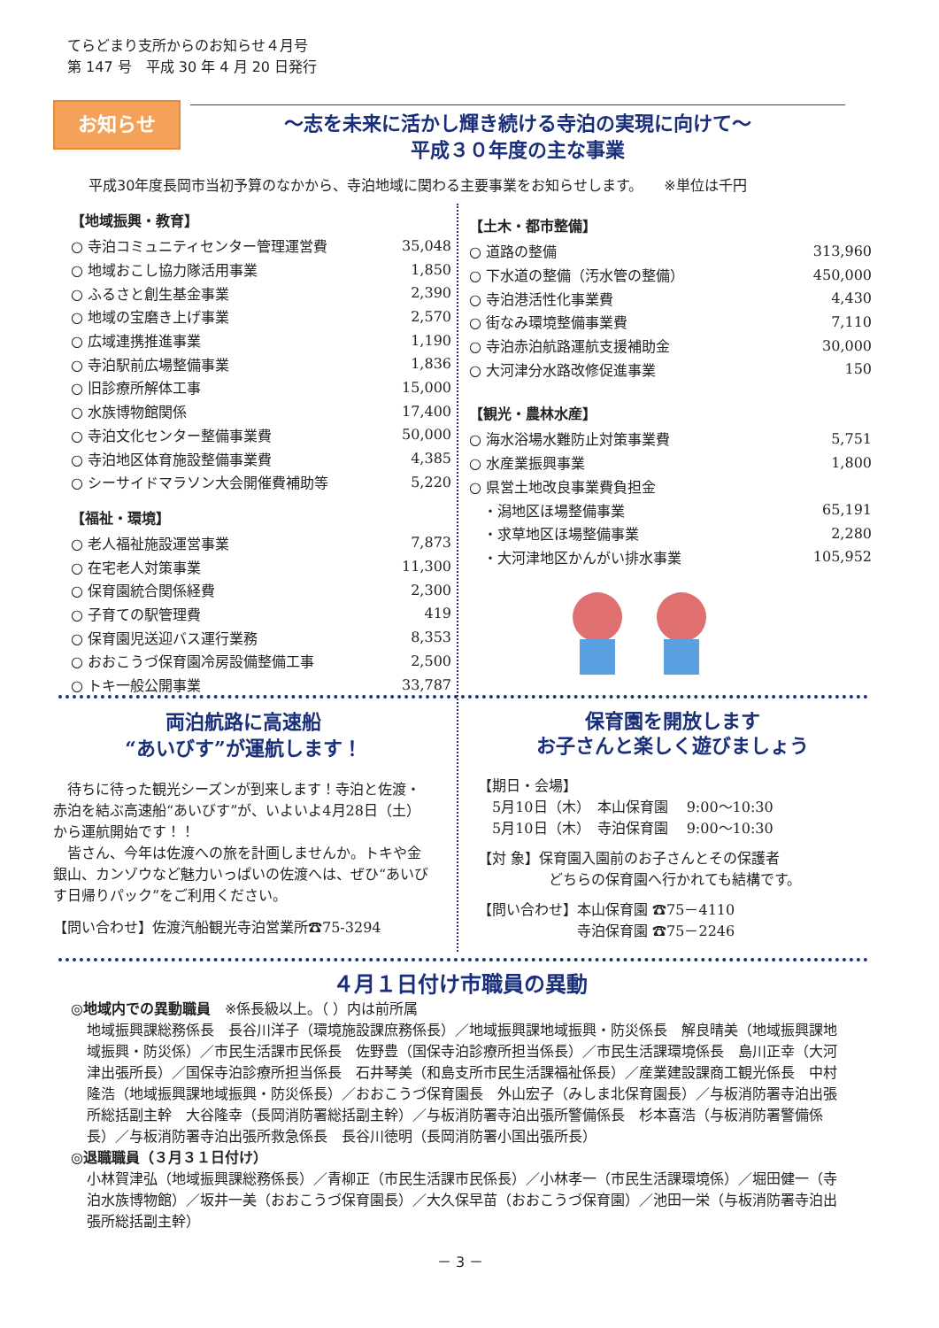てらどまり支所からのお知らせ４月号
第 147 号　平成 30 年 4 月 20 日発行
お知らせ
～志を未来に活かし輝き続ける寺泊の実現に向けて～
平成３０年度の主な事業
平成30年度長岡市当初予算のなかから、寺泊地域に関わる主要事業をお知らせします。　　※単位は千円
【地域振興・教育】
| ○ 寺泊コミュニティセンター管理運営費 | 35,048 |
| ○ 地域おこし協力隊活用事業 | 1,850 |
| ○ ふるさと創生基金事業 | 2,390 |
| ○ 地域の宝磨き上げ事業 | 2,570 |
| ○ 広域連携推進事業 | 1,190 |
| ○ 寺泊駅前広場整備事業 | 1,836 |
| ○ 旧診療所解体工事 | 15,000 |
| ○ 水族博物館関係 | 17,400 |
| ○ 寺泊文化センター整備事業費 | 50,000 |
| ○ 寺泊地区体育施設整備事業費 | 4,385 |
| ○ シーサイドマラソン大会開催費補助等 | 5,220 |
【福祉・環境】
| ○ 老人福祉施設運営事業 | 7,873 |
| ○ 在宅老人対策事業 | 11,300 |
| ○ 保育園統合関係経費 | 2,300 |
| ○ 子育ての駅管理費 | 419 |
| ○ 保育園児送迎バス運行業務 | 8,353 |
| ○ おおこうづ保育園冷房設備整備工事 | 2,500 |
| ○ トキ一般公開事業 | 33,787 |
【土木・都市整備】
| ○ 道路の整備 | 313,960 |
| ○ 下水道の整備（汚水管の整備） | 450,000 |
| ○ 寺泊港活性化事業費 | 4,430 |
| ○ 街なみ環境整備事業費 | 7,110 |
| ○ 寺泊赤泊航路運航支援補助金 | 30,000 |
| ○ 大河津分水路改修促進事業 | 150 |
【観光・農林水産】
| ○ 海水浴場水難防止対策事業費 | 5,751 |
| ○ 水産業振興事業 | 1,800 |
| ○ 県営土地改良事業費負担金 | |
| ・潟地区ほ場整備事業 | 65,191 |
| ・求草地区ほ場整備事業 | 2,280 |
| ・大河津地区かんがい排水事業 | 105,952 |
両泊航路に高速船
“あいびす”が運航します！
　待ちに待った観光シーズンが到来します！寺泊と佐渡・赤泊を結ぶ高速船“あいびす”が、いよいよ4月28日（土）から運航開始です！！
　皆さん、今年は佐渡への旅を計画しませんか。トキや金銀山、カンゾウなど魅力いっぱいの佐渡へは、ぜひ“あいびす日帰りパック”をご利用ください。
【問い合わせ】佐渡汽船観光寺泊営業所☎75-3294
保育園を開放します
お子さんと楽しく遊びましょう
【期日・会場】
　5月10日（木）　本山保育園　 9:00～10:30
　5月10日（木）　寺泊保育園　 9:00～10:30
【対 象】保育園入園前のお子さんとその保護者
　　　　　どちらの保育園へ行かれても結構です。
【問い合わせ】本山保育園 ☎75－4110
　　　　　　　寺泊保育園 ☎75－2246
４月１日付け市職員の異動
◎地域内での異動職員　※係長級以上。（ ）内は前所属
地域振興課総務係長　長谷川洋子（環境施設課庶務係長）／地域振興課地域振興・防災係長　解良晴美（地域振興課地域振興・防災係）／市民生活課市民係長　佐野豊（国保寺泊診療所担当係長）／市民生活課環境係長　島川正幸（大河津出張所長）／国保寺泊診療所担当係長　石井琴美（和島支所市民生活課福祉係長）／産業建設課商工観光係長　中村隆浩（地域振興課地域振興・防災係長）／おおこうづ保育園長　外山宏子（みしま北保育園長）／与板消防署寺泊出張所総括副主幹　大谷隆幸（長岡消防署総括副主幹）／与板消防署寺泊出張所警備係長　杉本喜浩（与板消防署警備係長）／与板消防署寺泊出張所救急係長　長谷川徳明（長岡消防署小国出張所長）
◎退職職員（３月３１日付け）
小林賀津弘（地域振興課総務係長）／青柳正（市民生活課市民係長）／小林孝一（市民生活課環境係）／堀田健一（寺泊水族博物館）／坂井一美（おおこうづ保育園長）／大久保早苗（おおこうづ保育園）／池田一栄（与板消防署寺泊出張所総括副主幹）
－ 3 －